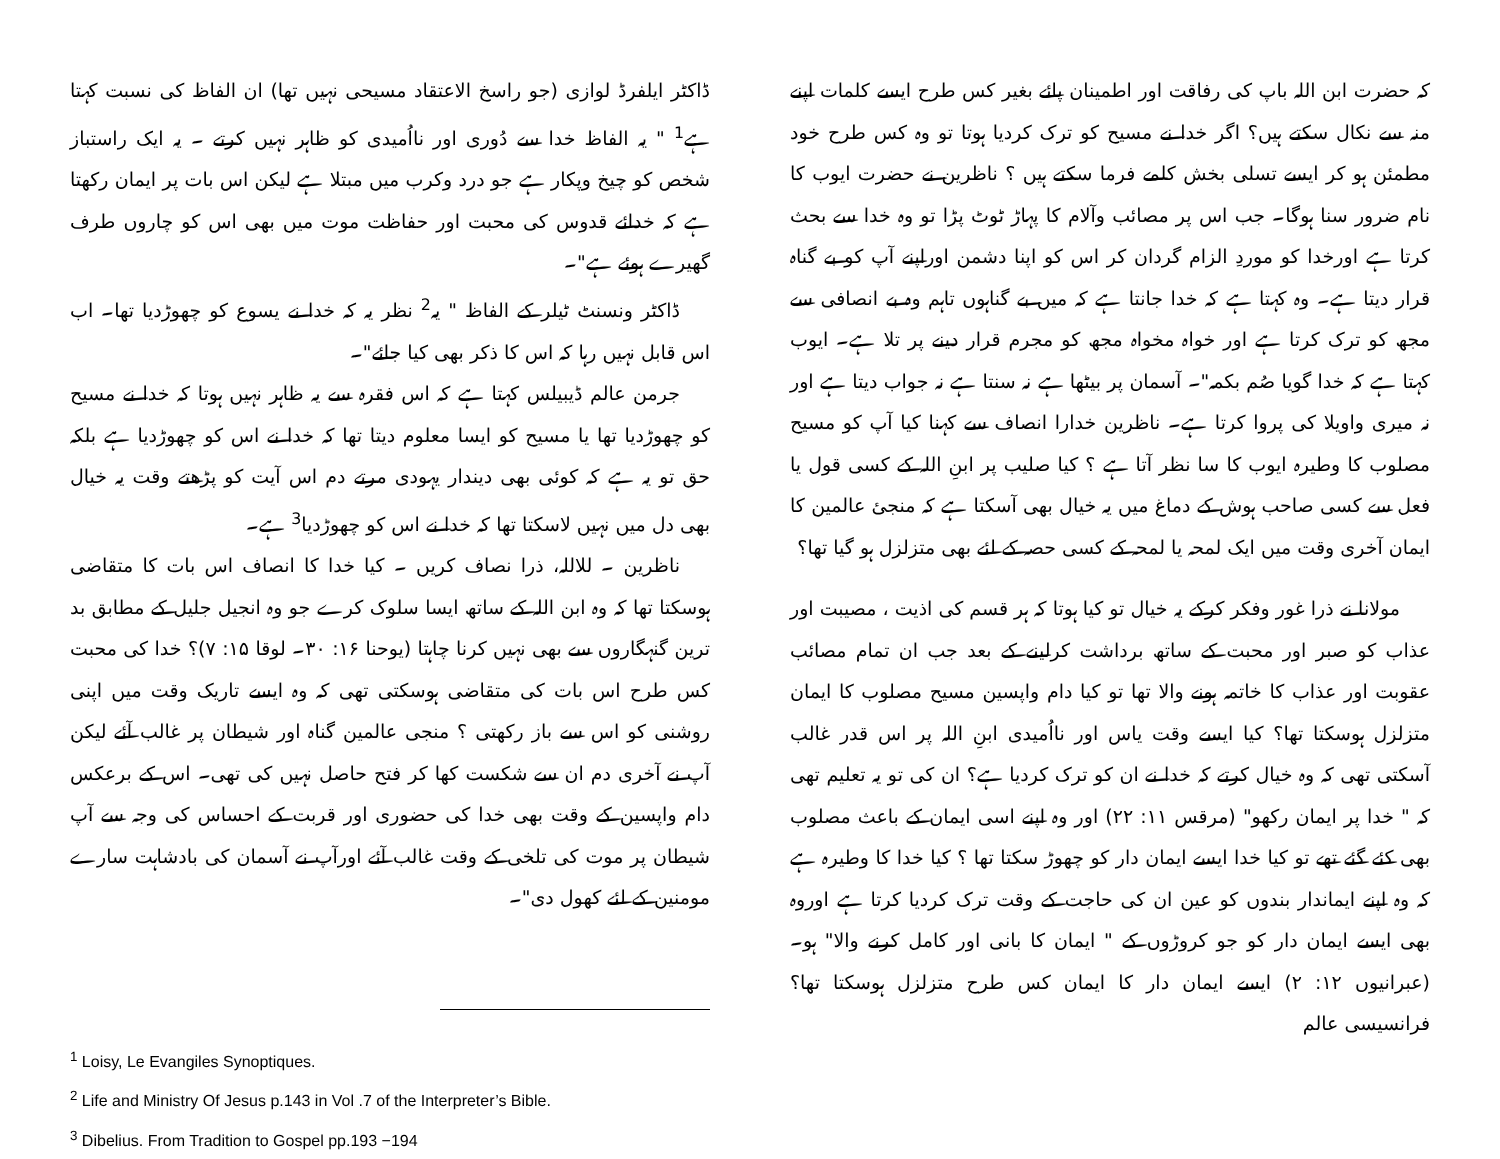کہ حضرت ابن اللہ باپ کی رفاقت اور اطمینان پائے بغیر کس طرح ایسے کلمات اپنے منہ سے نکال سکتے ہیں؟ اگر خدا نے مسیح کو ترک کردیا ہوتا تو وہ کس طرح خود مطمئن ہو کر ایسے تسلی بخش کلمے فرما سکتے ہیں ؟ ناظرین نے حضرت ایوب کا نام ضرور سنا ہوگا۔ جب اس پر مصائب وآلام کا پہاڑ ٹوٹ پڑا تو وہ خدا سے بحث کرتا ہے اورخدا کو موردِ الزام گردان کر اس کو اپنا دشمن اوراپنے آپ کو بے گناہ قرار دیتا ہے۔ وہ کہتا ہے کہ خدا جانتا ہے کہ میں بے گناہوں تاہم وہ بے انصافی سے مجھ کو ترک کرتا ہے اور خواہ مخواہ مجھ کو مجرم قرار دینے پر تلا ہے۔ ایوب کہتا ہے کہ خدا گویا صُم بکمہ"۔ آسمان پر بیٹھا ہے نہ سنتا ہے نہ جواب دیتا ہے اور نہ میری واویلا کی پروا کرتا ہے۔ ناظرین خدارا انصاف سے کہنا کیا آپ کو مسیح مصلوب کا وطیرہ ایوب کا سا نظر آتا ہے ؟ کیا صلیب پر ابنِ اللہ کے کسی قول یا فعل سے کسی صاحب ہوش کے دماغ میں یہ خیال بھی آسکتا ہے کہ منجیٔ عالمین کا ایمان آخری وقت میں ایک لمحہ یا لمحہ کے کسی حصہ کے لئے بھی متزلزل ہو گیا تھا؟
مولانا نے ذرا غور وفکر کرکے یہ خیال تو کیا ہوتا کہ ہر قسم کی اذیت ، مصیبت اور عذاب کو صبر اور محبت کے ساتھ برداشت کرلینے کے بعد جب ان تمام مصائب عقوبت اور عذاب کا خاتمہ ہونے والا تھا تو کیا دام واپسین مسیح مصلوب کا ایمان متزلزل ہوسکتا تھا؟ کیا ایسے وقت یاس اور نااُمیدی ابنِ اللہ پر اس قدر غالب آسکتی تھی کہ وہ خیال کرتے کہ خدا نے ان کو ترک کردیا ہے؟ ان کی تو یہ تعلیم تھی کہ " خدا پر ایمان رکھو" (مرقس ۱۱: ۲۲) اور وہ اپنے اسی ایمان کے باعث مصلوب بھی کئے گئے تھے تو کیا خدا ایسے ایمان دار کو چھوڑ سکتا تھا ؟ کیا خدا کا وطیرہ ہے کہ وہ اپنے ایماندار بندوں کو عین ان کی حاجت کے وقت ترک کردیا کرتا ہے اوروہ بھی ایسے ایمان دار کو جو کروڑوں کے " ایمان کا بانی اور کامل کرنے والا" ہو۔ (عبرانیوں ۱۲: ۲) ایسے ایمان دار کا ایمان کس طرح متزلزل ہوسکتا تھا؟ فرانسیسی عالم
ڈاکٹر ایلفرڈ لوازی (جو راسخ الاعتقاد مسیحی نہیں تھا) ان الفاظ کی نسبت کہتا ہے<sup>1</sup> " یہ الفاظ خدا سے دُوری اور نااُمیدی کو ظاہر نہیں کرتے ۔ یہ ایک راستباز شخص کو چیخ وپکار ہے جو درد وکرب میں مبتلا ہے لیکن اس بات پر ایمان رکھتا ہے کہ خدائے قدوس کی محبت اور حفاظت موت میں بھی اس کو چاروں طرف گھیرے ہوئے ہے"۔
ڈاکٹر ونسنٹ ٹیلر کے الفاظ " یہ<sup>2</sup> نظر یہ کہ خدا نے یسوع کو چھوڑدیا تھا۔ اب اس قابل نہیں رہا کہ اس کا ذکر بھی کیا جائے"۔
جرمن عالم ڈیبیلس کہتا ہے کہ اس فقرہ سے یہ ظاہر نہیں ہوتا کہ خدا نے مسیح کو چھوڑدیا تھا یا مسیح کو ایسا معلوم دیتا تھا کہ خدا نے اس کو چھوڑدیا ہے بلکہ حق تو یہ ہے کہ کوئی بھی دیندار یہودی مرتے دم اس آیت کو پڑھتے وقت یہ خیال بھی دل میں نہیں لاسکتا تھا کہ خدا نے اس کو چھوڑدیا<sup>3</sup> ہے۔
ناظرین ۔ للاللہ، ذرا نصاف کریں ۔ کیا خدا کا انصاف اس بات کا متقاضی ہوسکتا تھا کہ وہ ابن اللہ کے ساتھ ایسا سلوک کرے جو وہ انجیل جلیل کے مطابق بد ترین گنہگاروں سے بھی نہیں کرنا چاہتا (یوحنا ۱۶: ۳۰۔ لوقا ۱۵: ۷)؟ خدا کی محبت کس طرح اس بات کی متقاضی ہوسکتی تھی کہ وہ ایسے تاریک وقت میں اپنی روشنی کو اس سے باز رکھتی ؟ منجی عالمین گناہ اور شیطان پر غالب آئے لیکن آپ نے آخری دم ان سے شکست کھا کر فتح حاصل نہیں کی تھی۔ اس کے برعکس دام واپسین کے وقت بھی خدا کی حضوری اور قربت کے احساس کی وجہ سے آپ شیطان پر موت کی تلخی کے وقت غالب آئے اورآپ نے آسمان کی بادشاہت سارے مومنین کے لئے کھول دی"۔
<sup>1</sup> Loisy, Le Evangiles Synoptiques.
<sup>2</sup> Life and Ministry Of Jesus p.143 in Vol .7 of the Interpreter’s Bible.
<sup>3</sup> Dibelius. From Tradition to Gospel pp.193 −194